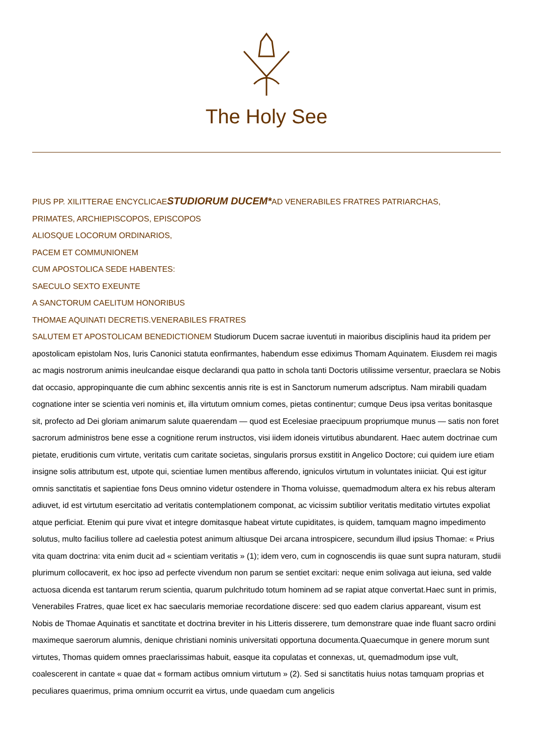The Holy See
PIUS PP. XI LITTERAE ENCYCLICAE STUDIORUM DUCEM*AD VENERABILES FRATRES PATRIARCHAS,
PRIMATES, ARCHIEPISCOPOS, EPISCOPOS
ALIOSQUE LOCORUM ORDINARIOS,
PACEM ET COMMUNIONEM
CUM APOSTOLICA SEDE HABENTES:
SAECULO SEXTO EXEUNTE
A SANCTORUM CAELITUM HONORIBUS
THOMAE AQUINATI DECRETIS.VENERABILES FRATRES
SALUTEM ET APOSTOLICAM BENEDICTIONEM Studiorum Ducem sacrae iuventuti in maioribus disciplinis haud ita pridem per apostolicam epistolam Nos, Iuris Canonici statuta eonfirmantes, habendum esse ediximus Thomam Aquinatem. Eiusdem rei magis ac magis nostrorum animis ineulcandae eisque declarandi qua patto in schola tanti Doctoris utilissime versentur, praeclara se Nobis dat occasio, appropinquante die cum abhinc sexcentis annis rite is est in Sanctorum numerum adscriptus. Nam mirabili quadam cognatione inter se scientia veri nominis et, illa virtutum omnium comes, pietas continentur; cumque Deus ipsa veritas bonitasque sit, profecto ad Dei gloriam animarum salute quaerendam — quod est Ecelesiae praecipuum propriumque munus — satis non foret sacrorum administros bene esse a cognitione rerum instructos, visi iidem idoneis virtutibus abundarent. Haec autem doctrinae cum pietate, eruditionis cum virtute, veritatis cum caritate societas, singularis prorsus exstitit in Angelico Doctore; cui quidem iure etiam insigne solis attributum est, utpote qui, scientiae lumen mentibus afferendo, igniculos virtutum in voluntates iniiciat. Qui est igitur omnis sanctitatis et sapientiae fons Deus omnino videtur ostendere in Thoma voluisse, quemadmodum altera ex his rebus alteram adiuvet, id est virtutum esercitatio ad veritatis contemplationem componat, ac vicissim subtilior veritatis meditatio virtutes expoliat atque perficiat. Etenim qui pure vivat et integre domitasque habeat virtute cupiditates, is quidem, tamquam magno impedimento solutus, multo facilius tollere ad caelestia potest animum altiusque Dei arcana introspicere, secundum illud ipsius Thomae: « Prius vita quam doctrina: vita enim ducit ad « scientiam veritatis » (1); idem vero, cum in cognoscendis iis quae sunt supra naturam, studii plurimum collocaverit, ex hoc ipso ad perfecte vivendum non parum se sentiet excitari: neque enim solivaga aut ieiuna, sed valde actuosa dicenda est tantarum rerum scientia, quarum pulchritudo totum hominem ad se rapiat atque convertat.Haec sunt in primis, Venerabiles Fratres, quae licet ex hac saecularis memoriae recordatione discere: sed quo eadem clarius appareant, visum est Nobis de Thomae Aquinatis et sanctitate et doctrina breviter in his Litteris disserere, tum demonstrare quae inde fluant sacro ordini maximeque saerorum alumnis, denique christiani nominis universitati opportuna documenta.Quaecumque in genere morum sunt virtutes, Thomas quidem omnes praeclarissimas habuit, easque ita copulatas et connexas, ut, quemadmodum ipse vult, coalescerent in cantate « quae dat « formam actibus omnium virtutum » (2). Sed si sanctitatis huius notas tamquam proprias et peculiares quaerimus, prima omnium occurrit ea virtus, unde quaedam cum angelicis